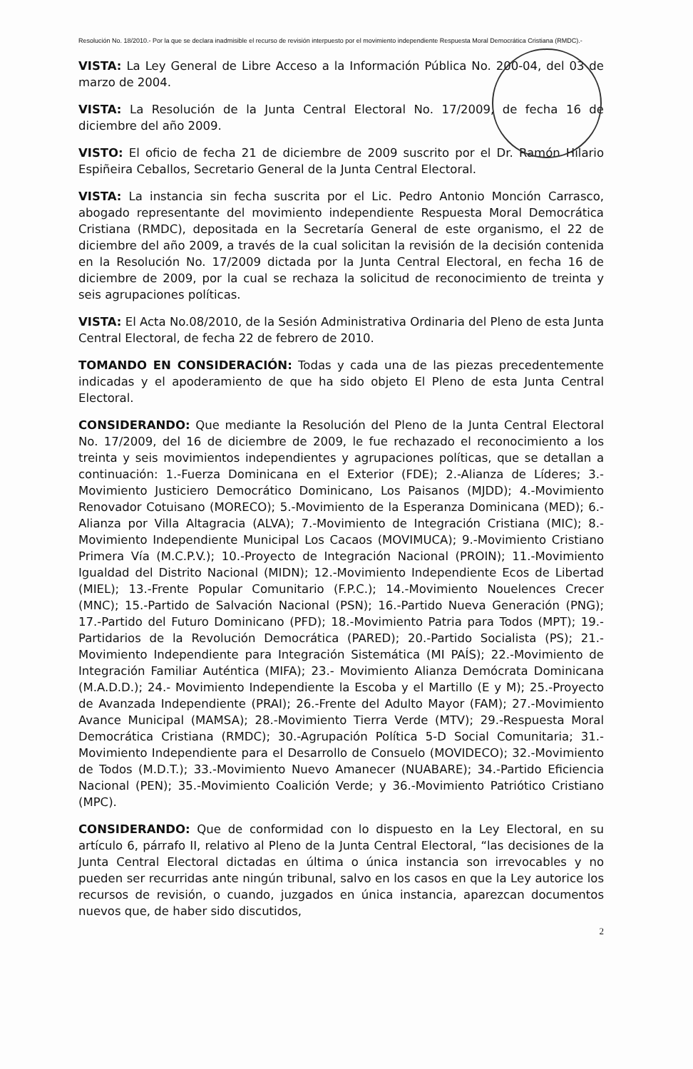Resolución No. 18/2010.- Por la que se declara inadmisible el recurso de revisión interpuesto por el movimiento independiente Respuesta Moral Democrática Cristiana (RMDC).-
VISTA: La Ley General de Libre Acceso a la Información Pública No. 200-04, del 03 de marzo de 2004.
VISTA: La Resolución de la Junta Central Electoral No. 17/2009, de fecha 16 de diciembre del año 2009.
VISTO: El oficio de fecha 21 de diciembre de 2009 suscrito por el Dr. Ramón Hilario Espiñeira Ceballos, Secretario General de la Junta Central Electoral.
VISTA: La instancia sin fecha suscrita por el Lic. Pedro Antonio Monción Carrasco, abogado representante del movimiento independiente Respuesta Moral Democrática Cristiana (RMDC), depositada en la Secretaría General de este organismo, el 22 de diciembre del año 2009, a través de la cual solicitan la revisión de la decisión contenida en la Resolución No. 17/2009 dictada por la Junta Central Electoral, en fecha 16 de diciembre de 2009, por la cual se rechaza la solicitud de reconocimiento de treinta y seis agrupaciones políticas.
VISTA: El Acta No.08/2010, de la Sesión Administrativa Ordinaria del Pleno de esta Junta Central Electoral, de fecha 22 de febrero de 2010.
TOMANDO EN CONSIDERACIÓN: Todas y cada una de las piezas precedentemente indicadas y el apoderamiento de que ha sido objeto El Pleno de esta Junta Central Electoral.
CONSIDERANDO: Que mediante la Resolución del Pleno de la Junta Central Electoral No. 17/2009, del 16 de diciembre de 2009, le fue rechazado el reconocimiento a los treinta y seis movimientos independientes y agrupaciones políticas, que se detallan a continuación: 1.-Fuerza Dominicana en el Exterior (FDE); 2.-Alianza de Líderes; 3.-Movimiento Justiciero Democrático Dominicano, Los Paisanos (MJDD); 4.-Movimiento Renovador Cotuisano (MORECO); 5.-Movimiento de la Esperanza Dominicana (MED); 6.-Alianza por Villa Altagracia (ALVA); 7.-Movimiento de Integración Cristiana (MIC); 8.-Movimiento Independiente Municipal Los Cacaos (MOVIMUCA); 9.-Movimiento Cristiano Primera Vía (M.C.P.V.); 10.-Proyecto de Integración Nacional (PROIN); 11.-Movimiento Igualdad del Distrito Nacional (MIDN); 12.-Movimiento Independiente Ecos de Libertad (MIEL); 13.-Frente Popular Comunitario (F.P.C.); 14.-Movimiento Nouelences Crecer (MNC); 15.-Partido de Salvación Nacional (PSN); 16.-Partido Nueva Generación (PNG); 17.-Partido del Futuro Dominicano (PFD); 18.-Movimiento Patria para Todos (MPT); 19.-Partidarios de la Revolución Democrática (PARED); 20.-Partido Socialista (PS); 21.-Movimiento Independiente para Integración Sistemática (MI PAÍS); 22.-Movimiento de Integración Familiar Auténtica (MIFA); 23.- Movimiento Alianza Demócrata Dominicana (M.A.D.D.); 24.- Movimiento Independiente la Escoba y el Martillo (E y M); 25.-Proyecto de Avanzada Independiente (PRAI); 26.-Frente del Adulto Mayor (FAM); 27.-Movimiento Avance Municipal (MAMSA); 28.-Movimiento Tierra Verde (MTV); 29.-Respuesta Moral Democrática Cristiana (RMDC); 30.-Agrupación Política 5-D Social Comunitaria; 31.-Movimiento Independiente para el Desarrollo de Consuelo (MOVIDECO); 32.-Movimiento de Todos (M.D.T.); 33.-Movimiento Nuevo Amanecer (NUABARE); 34.-Partido Eficiencia Nacional (PEN); 35.-Movimiento Coalición Verde; y 36.-Movimiento Patriótico Cristiano (MPC).
CONSIDERANDO: Que de conformidad con lo dispuesto en la Ley Electoral, en su artículo 6, párrafo II, relativo al Pleno de la Junta Central Electoral, “las decisiones de la Junta Central Electoral dictadas en última o única instancia son irrevocables y no pueden ser recurridas ante ningún tribunal, salvo en los casos en que la Ley autorice los recursos de revisión, o cuando, juzgados en única instancia, aparezcan documentos nuevos que, de haber sido discutidos,
2